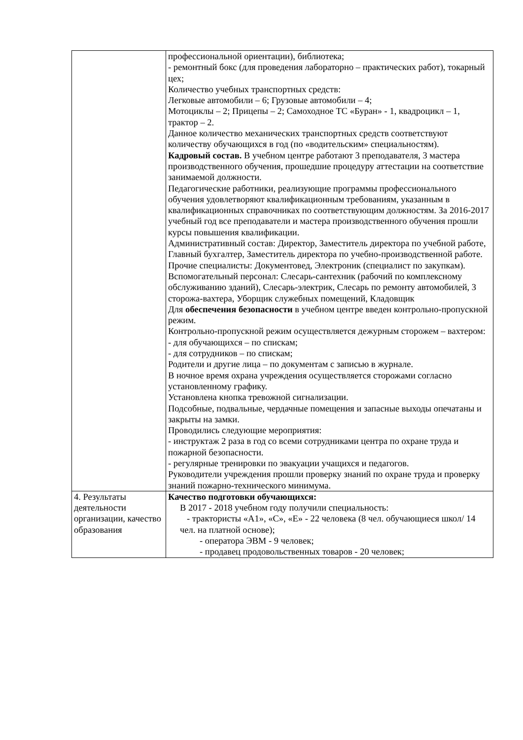| | профессиональной ориентации), библиотека; - ремонтный бокс (для проведения лабораторно – практических работ), токарный цех; Количество учебных транспортных средств: Легковые автомобили – 6; Грузовые автомобили – 4; Мотоциклы – 2; Прицепы – 2; Самоходное ТС «Буран» - 1, квадроцикл – 1, трактор – 2. Данное количество механических транспортных средств соответствуют количеству обучающихся в год (по «водительским» специальностям). Кадровый состав. В учебном центре работают 3 преподавателя, 3 мастера производственного обучения, прошедшие процедуру аттестации на соответствие занимаемой должности. Педагогические работники, реализующие программы профессионального обучения удовлетворяют квалификационным требованиям, указанным в квалификационных справочниках по соответствующим должностям. За 2016-2017 учебный год все преподаватели и мастера производственного обучения прошли курсы повышения квалификации. Административный состав: Директор, Заместитель директора по учебной работе, Главный бухгалтер, Заместитель директора по учебно-производственной работе. Прочие специалисты: Документовед, Электроник (специалист по закупкам). Вспомогательный персонал: Слесарь-сантехник (рабочий по комплексному обслуживанию зданий), Слесарь-электрик, Слесарь по ремонту автомобилей, 3 сторожа-вахтера, Уборщик служебных помещений, Кладовщик Для обеспечения безопасности в учебном центре введен контрольно-пропускной режим. Контрольно-пропускной режим осуществляется дежурным сторожем – вахтером: - для обучающихся – по спискам; - для сотрудников – по спискам; Родители и другие лица – по документам с записью в журнале. В ночное время охрана учреждения осуществляется сторожами согласно установленному графику. Установлена кнопка тревожной сигнализации. Подсобные, подвальные, чердачные помещения и запасные выходы опечатаны и закрыты на замки. Проводились следующие мероприятия: - инструктаж 2 раза в год со всеми сотрудниками центра по охране труда и пожарной безопасности. - регулярные тренировки по эвакуации учащихся и педагогов. Руководители учреждения прошли проверку знаний по охране труда и проверку знаний пожарно-технического минимума. |
| 4. Результаты деятельности организации, качество образования | Качество подготовки обучающихся: В 2017 - 2018 учебном году получили специальность: - трактористы «А1», «С», «Е» - 22 человека (8 чел. обучающиеся школ/ 14 чел. на платной основе); - оператора ЭВМ - 9 человек; - продавец продовольственных товаров - 20 человек; |